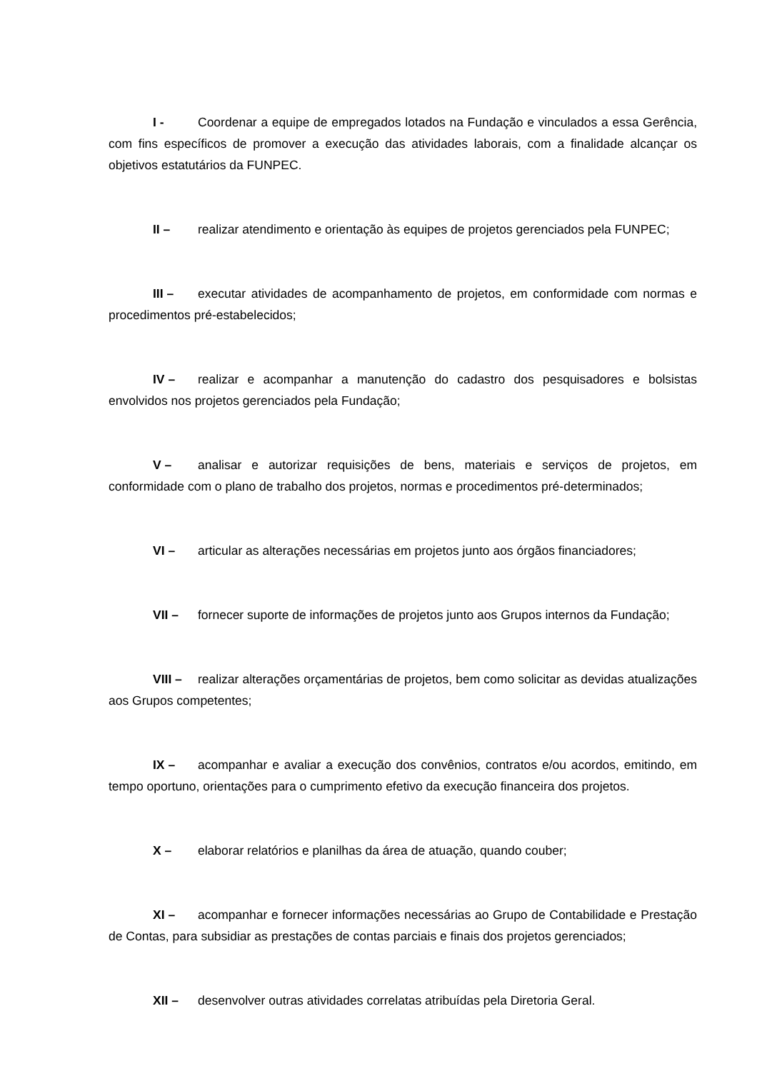I - Coordenar a equipe de empregados lotados na Fundação e vinculados a essa Gerência, com fins específicos de promover a execução das atividades laborais, com a finalidade alcançar os objetivos estatutários da FUNPEC.
II – realizar atendimento e orientação às equipes de projetos gerenciados pela FUNPEC;
III – executar atividades de acompanhamento de projetos, em conformidade com normas e procedimentos pré-estabelecidos;
IV – realizar e acompanhar a manutenção do cadastro dos pesquisadores e bolsistas envolvidos nos projetos gerenciados pela Fundação;
V – analisar e autorizar requisições de bens, materiais e serviços de projetos, em conformidade com o plano de trabalho dos projetos, normas e procedimentos pré-determinados;
VI – articular as alterações necessárias em projetos junto aos órgãos financiadores;
VII – fornecer suporte de informações de projetos junto aos Grupos internos da Fundação;
VIII – realizar alterações orçamentárias de projetos, bem como solicitar as devidas atualizações aos Grupos competentes;
IX – acompanhar e avaliar a execução dos convênios, contratos e/ou acordos, emitindo, em tempo oportuno, orientações para o cumprimento efetivo da execução financeira dos projetos.
X – elaborar relatórios e planilhas da área de atuação, quando couber;
XI – acompanhar e fornecer informações necessárias ao Grupo de Contabilidade e Prestação de Contas, para subsidiar as prestações de contas parciais e finais dos projetos gerenciados;
XII – desenvolver outras atividades correlatas atribuídas pela Diretoria Geral.